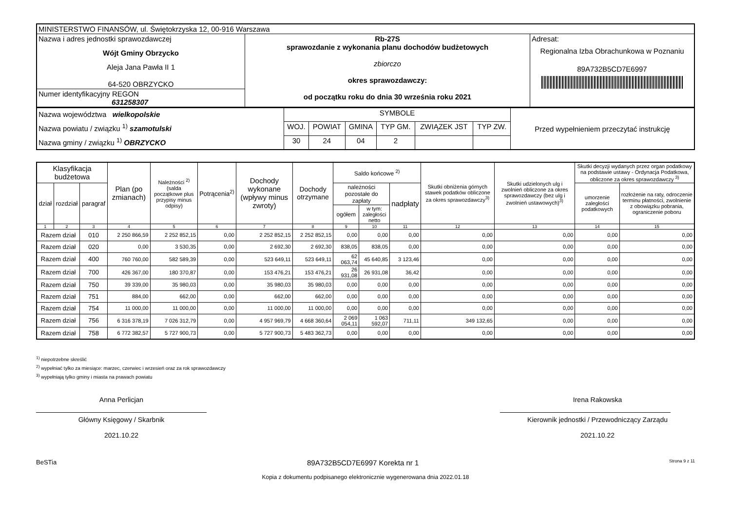| MINISTERSTWO FINANSÓW, ul. Świętokrzyska 12, 00-916 Warszawa | | |
| Nazwa i adres jednostki sprawozdawczej Wójt Gminy Obrzycko Aleja Jana Pawła II 1 64-520 OBRZYCKO | Rb-27S sprawozdanie z wykonania planu dochodów budżetowych zbiorczo okres sprawozdawczy: od początku roku do dnia 30 września roku 2021 | Adresat: Regionalna Izba Obrachunkowa w Poznaniu 89A732B5CD7E6997 |
| Numer identyfikacyjny REGON 631258307 | | |
| Nazwa województwa wielkopolskie Nazwa powiatu / związku <sup>1)</sup> szamotulski Nazwa gminy / związku <sup>1)</sup> OBRZYCKO | SYMBOLE | | | | | | Przed wypełnieniem przeczytać instrukcję |
| | WOJ. | POWIAT | GMINA | TYP GM. | ZWIĄZEK JST | TYP ZW. | |
| | 30 | 24 | 04 | 2 | | | |
| Klasyfikacja budżetowa | | | Plan (po zmianach) | Należności <sup>2)</sup> (salda początkowe plus przypisy minus odpisy) | Potrącenia<sup>2)</sup> | Dochody wykonane (wpływy minus zwroty) | Dochody otrzymane | Saldo końcowe <sup>2)</sup> | | | Skutki obniżenia górnych stawek podatków obliczone za okres sprawozdawczy<sup>3)</sup> | Skutki udzielonych ulg i zwolnień obliczone za okres sprawozdawczy (bez ulg i zwolnień ustawowych)<sup>3)</sup> | Skutki decyzji wydanych przez organ podatkowy na podstawie ustawy - Ordynacja Podatkowa, obliczone za okres sprawozdawczy <sup>3)</sup> | |
| --- | --- | --- | --- | --- | --- | --- | --- | --- | --- | --- | --- | --- | --- | --- |
| dział | rozdział | paragraf | | | | | | należności pozostałe do zapłaty | | nadpłaty | | | umorzenie zaległości podatkowych | rozłożenie na raty, odroczenie terminu płatności, zwolnienie z obowiązku pobrania, ograniczenie poboru |
| | | | | | | | | ogółem | w tym: zaległości netto | | | | | |
| 1 | 2 | 3 | 4 | 5 | 6 | 7 | 8 | 9 | 10 | 11 | 12 | 13 | 14 | 15 |
| Razem dział | | 010 | 2 250 866,59 | 2 252 852,15 | 0,00 | 2 252 852,15 | 2 252 852,15 | 0,00 | 0,00 | 0,00 | 0,00 | 0,00 | 0,00 | 0,00 |
| Razem dział | | 020 | 0,00 | 3 530,35 | 0,00 | 2 692,30 | 2 692,30 | 838,05 | 838,05 | 0,00 | 0,00 | 0,00 | 0,00 | 0,00 |
| Razem dział | | 400 | 760 760,00 | 582 589,39 | 0,00 | 523 649,11 | 523 649,11 | 62 063,74 | 45 640,85 | 3 123,46 | 0,00 | 0,00 | 0,00 | 0,00 |
| Razem dział | | 700 | 426 367,00 | 180 370,87 | 0,00 | 153 476,21 | 153 476,21 | 26 931,08 | 26 931,08 | 36,42 | 0,00 | 0,00 | 0,00 | 0,00 |
| Razem dział | | 750 | 39 339,00 | 35 980,03 | 0,00 | 35 980,03 | 35 980,03 | 0,00 | 0,00 | 0,00 | 0,00 | 0,00 | 0,00 | 0,00 |
| Razem dział | | 751 | 884,00 | 662,00 | 0,00 | 662,00 | 662,00 | 0,00 | 0,00 | 0,00 | 0,00 | 0,00 | 0,00 | 0,00 |
| Razem dział | | 754 | 11 000,00 | 11 000,00 | 0,00 | 11 000,00 | 11 000,00 | 0,00 | 0,00 | 0,00 | 0,00 | 0,00 | 0,00 | 0,00 |
| Razem dział | | 756 | 6 316 378,19 | 7 026 312,79 | 0,00 | 4 957 969,79 | 4 668 360,64 | 2 069 054,11 | 1 063 592,07 | 711,11 | 349 132,65 | 0,00 | 0,00 | 0,00 |
| Razem dział | | 758 | 6 772 382,57 | 5 727 900,73 | 0,00 | 5 727 900,73 | 5 483 362,73 | 0,00 | 0,00 | 0,00 | 0,00 | 0,00 | 0,00 | 0,00 |
<sup>1)</sup> niepotrzebne skreślić
<sup>2)</sup> wypełniać tylko za miesiące: marzec, czerwiec i wrzesień oraz za rok sprawozdawczy
<sup>3)</sup> wypełniają tylko gminy i miasta na prawach powiatu
Anna Perlicjan
Główny Księgowy / Skarbnik
2021.10.22
Irena Rakowska
Kierownik jednostki / Przewodniczący Zarządu
2021.10.22
BeSTia 89A732B5CD7E6997 Korekta nr 1 Strona 9 z 11
Kopia z dokumentu podpisanego elektronicznie wygenerowana dnia 2022.01.18